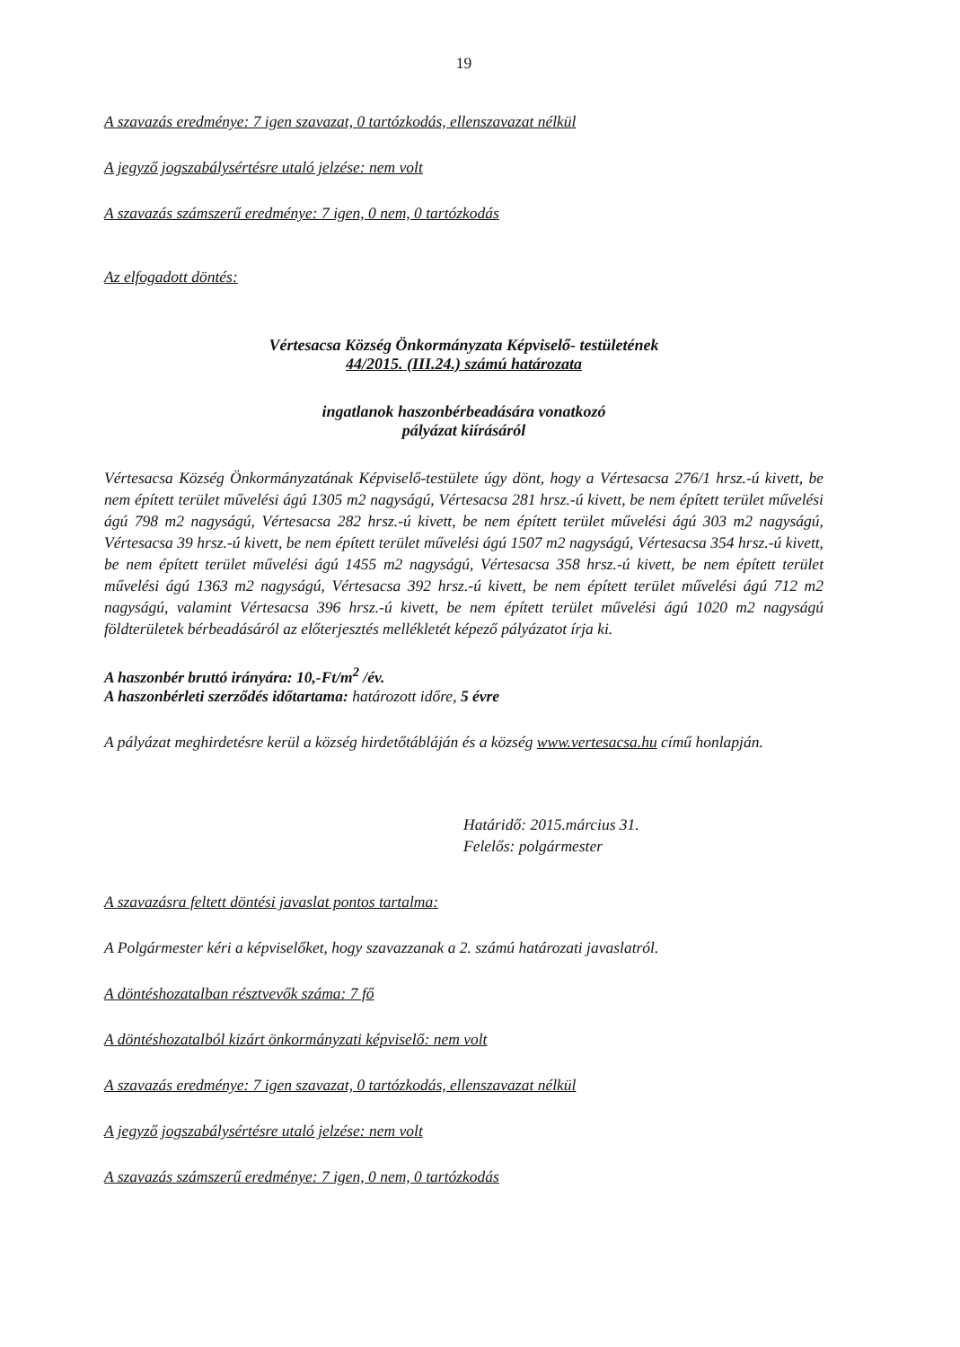19
A szavazás eredménye: 7 igen szavazat, 0 tartózkodás, ellenszavazat nélkül
A jegyző jogszabálysértésre utaló jelzése: nem volt
A szavazás számszerű eredménye: 7 igen, 0 nem, 0 tartózkodás
Az elfogadott döntés:
Vértesacsa Község Önkormányzata Képviselő- testületének
44/2015. (III.24.) számú határozata
ingatlanok haszonbérbeadására vonatkozó
pályázat kiírásáról
Vértesacsa Község Önkormányzatának Képviselő-testülete úgy dönt, hogy a Vértesacsa 276/1 hrsz.-ú kivett, be nem épített terület művelési ágú 1305 m2 nagyságú, Vértesacsa 281 hrsz.-ú kivett, be nem épített terület művelési ágú 798 m2 nagyságú, Vértesacsa 282 hrsz.-ú kivett, be nem épített terület művelési ágú 303 m2 nagyságú, Vértesacsa 39 hrsz.-ú kivett, be nem épített terület művelési ágú 1507 m2 nagyságú, Vértesacsa 354 hrsz.-ú kivett, be nem épített terület művelési ágú 1455 m2 nagyságú, Vértesacsa 358 hrsz.-ú kivett, be nem épített terület művelési ágú 1363 m2 nagyságú, Vértesacsa 392 hrsz.-ú kivett, be nem épített terület művelési ágú 712 m2 nagyságú, valamint Vértesacsa 396 hrsz.-ú kivett, be nem épített terület művelési ágú 1020 m2 nagyságú földterületek bérbeadásáról az előterjesztés mellékletét képező pályázatot írja ki.
A haszonbér bruttó irányára: 10,-Ft/m<sup>2</sup> /év.
A haszonbérleti szerződés időtartama: határozott időre, 5 évre
A pályázat meghirdetésre kerül a község hirdetőtábláján és a község www.vertesacsa.hu című honlapján.
Határidő: 2015.március 31.
Felelős: polgármester
A szavazásra feltett döntési javaslat pontos tartalma:
A Polgármester kéri a képviselőket, hogy szavazzanak a 2. számú határozati javaslatról.
A döntéshozatalban résztvevők száma: 7 fő
A döntéshozatalból kizárt önkormányzati képviselő: nem volt
A szavazás eredménye: 7 igen szavazat, 0 tartózkodás, ellenszavazat nélkül
A jegyző jogszabálysértésre utaló jelzése: nem volt
A szavazás számszerű eredménye: 7 igen, 0 nem, 0 tartózkodás